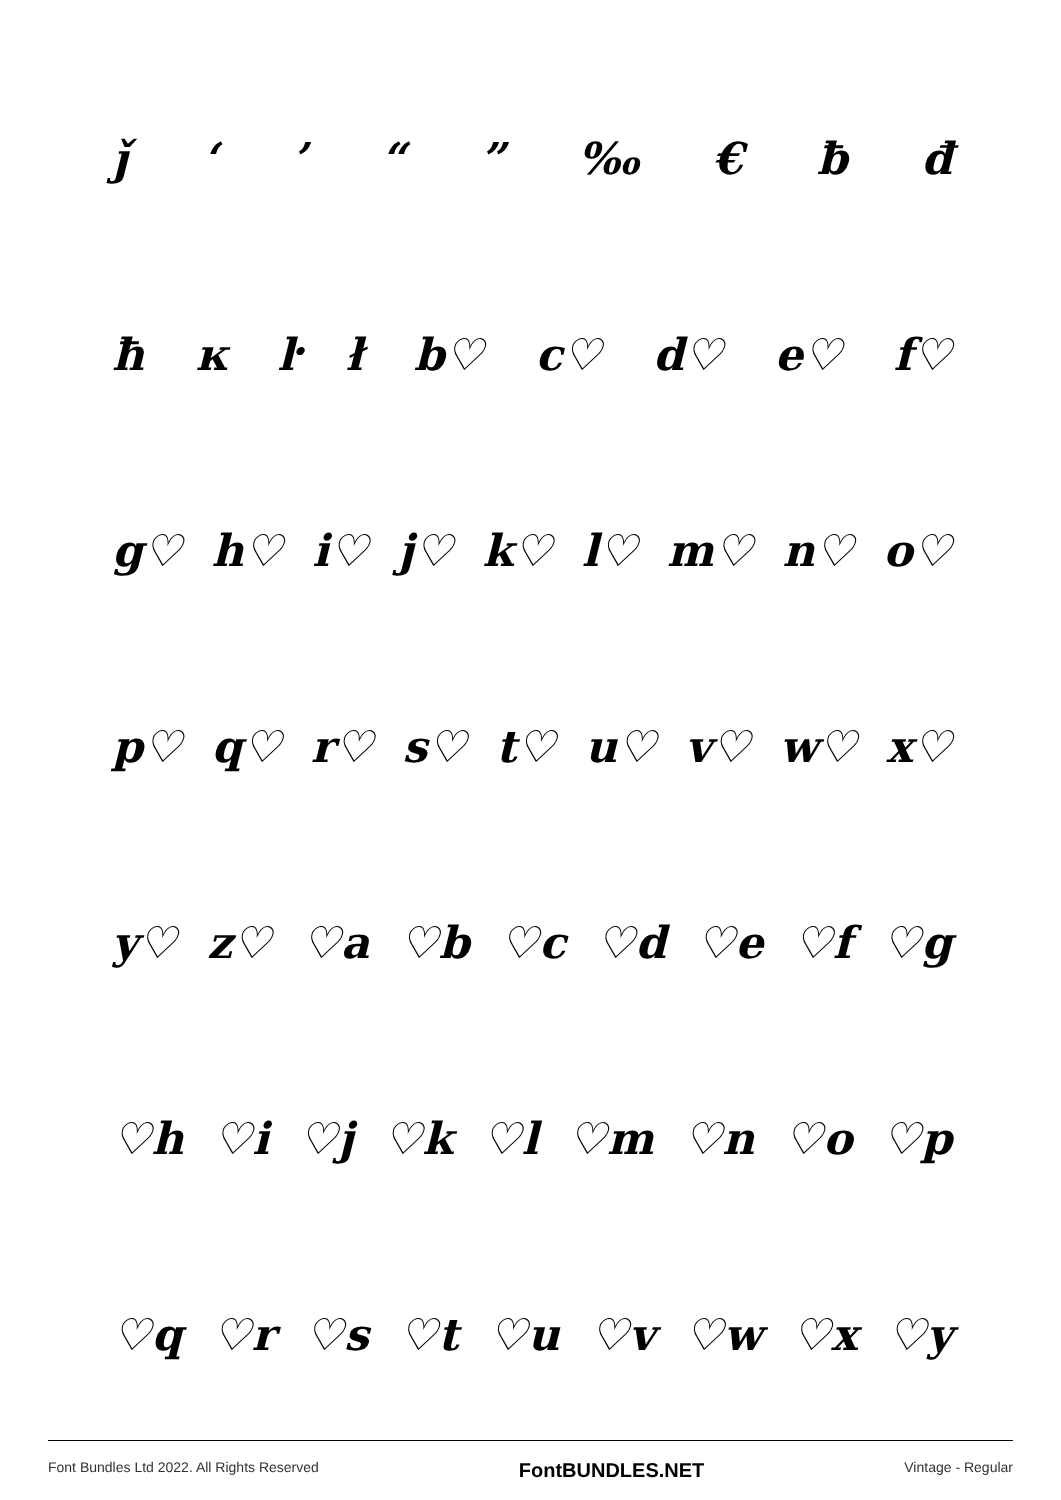ǰ ‘’ “” ‰ € ƀđ
ħĸŀł b♡ c♡ d♡ e♡ f♡
g♡ h♡ i♡ j♡ k♡ l♡ m♡ n♡ o♡
p♡ q♡ r♡ s♡ t♡ u♡ v♡ w♡ x♡
y♡ z♡ ♡a ♡b ♡c ♡d ♡e ♡f ♡g
♡h ♡i ♡j ♡k ♡l ♡m ♡n ♡o ♡p
♡q ♡r ♡s ♡t ♡u ♡v ♡w ♡x ♡y
Font Bundles Ltd 2022. All Rights Reserved FontBUNDLES.NET Vintage - Regular